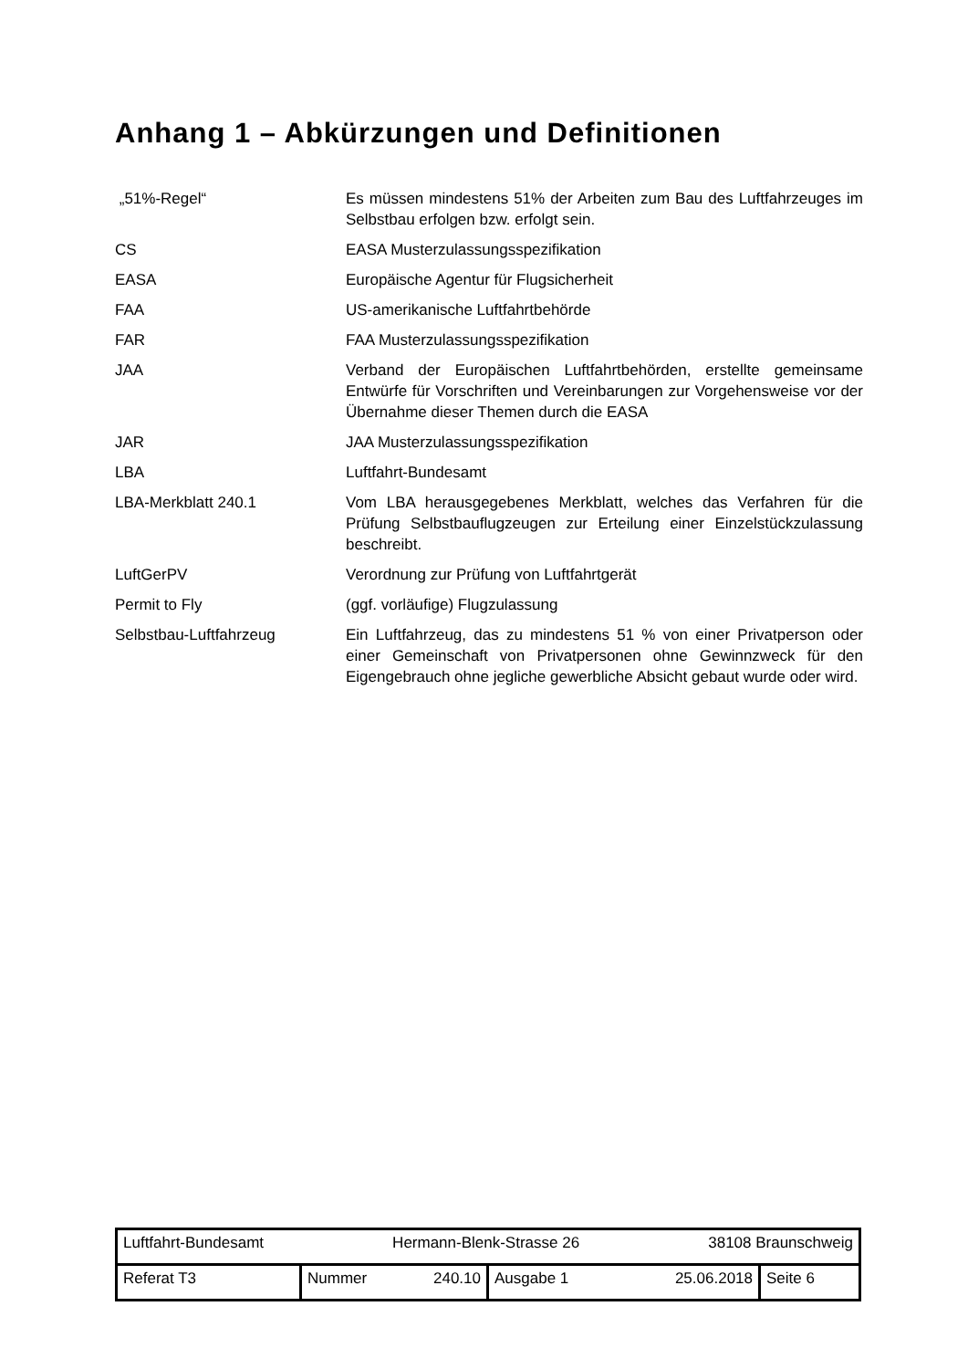Anhang 1 – Abkürzungen und Definitionen
| „51%-Regel“ | Es müssen mindestens 51% der Arbeiten zum Bau des Luftfahrzeuges im Selbstbau erfolgen bzw. erfolgt sein. |
| CS | EASA Musterzulassungsspezifikation |
| EASA | Europäische Agentur für Flugsicherheit |
| FAA | US-amerikanische Luftfahrtbehörde |
| FAR | FAA Musterzulassungsspezifikation |
| JAA | Verband der Europäischen Luftfahrtbehörden, erstellte gemeinsame Entwürfe für Vorschriften und Vereinbarungen zur Vorgehensweise vor der Übernahme dieser Themen durch die EASA |
| JAR | JAA Musterzulassungsspezifikation |
| LBA | Luftfahrt-Bundesamt |
| LBA-Merkblatt 240.1 | Vom LBA herausgegebenes Merkblatt, welches das Verfahren für die Prüfung Selbstbauflugzeugen zur Erteilung einer Einzelstückzulassung beschreibt. |
| LuftGerPV | Verordnung zur Prüfung von Luftfahrtgerät |
| Permit to Fly | (ggf. vorläufige) Flugzulassung |
| Selbstbau-Luftfahrzeug | Ein Luftfahrzeug, das zu mindestens 51 % von einer Privatperson oder einer Gemeinschaft von Privatpersonen ohne Gewinnzweck für den Eigengebrauch ohne jegliche gewerbliche Absicht gebaut wurde oder wird. |
| Luftfahrt-Bundesamt Hermann-Blenk-Strasse 26 38108 Braunschweig | | | |
| Referat T3 | Nummer 240.10 | Ausgabe 1 25.06.2018 | Seite 6 |